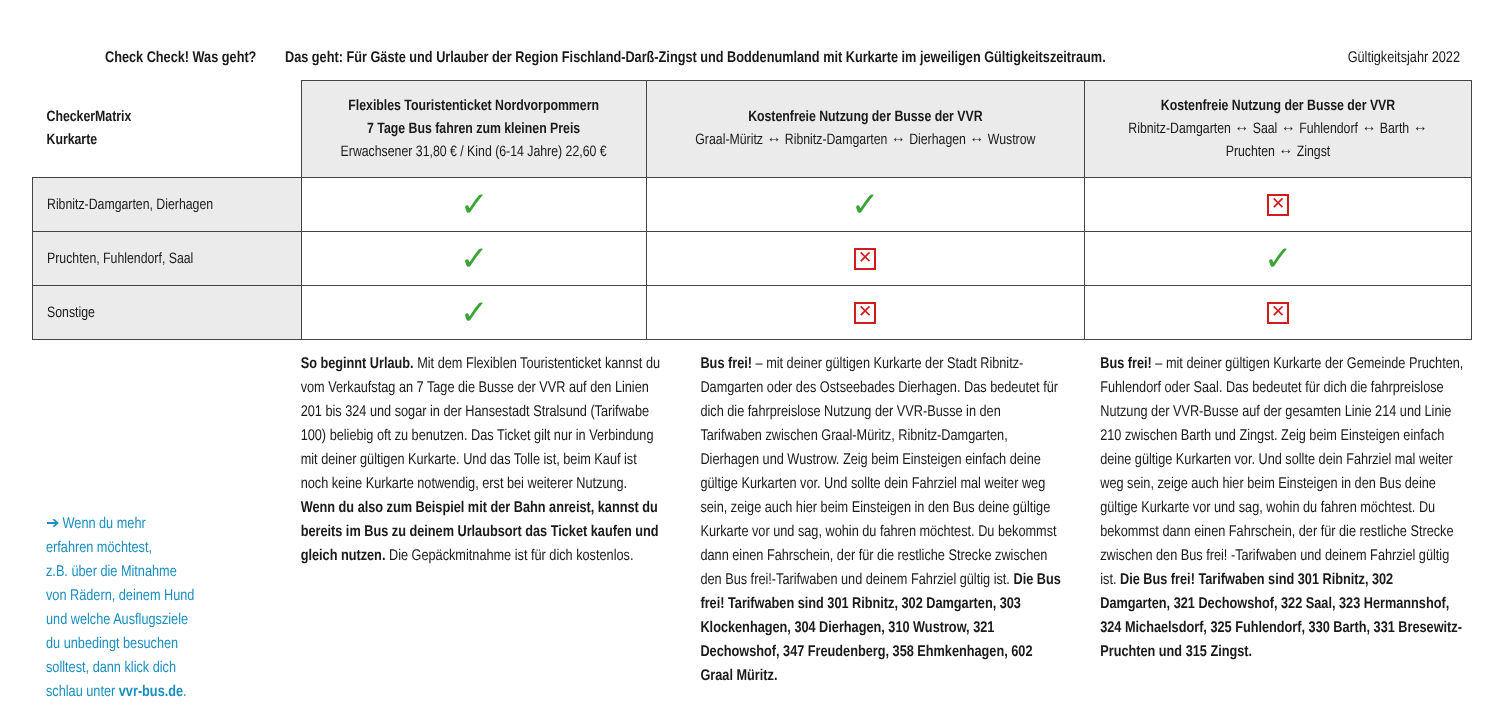Check Check! Was geht?
Das geht: Für Gäste und Urlauber der Region Fischland-Darß-Zingst und Boddenumland mit Kurkarte im jeweiligen Gültigkeitszeitraum.
Gültigkeitsjahr 2022
| CheckerMatrix Kurkarte | Flexibles Touristenticket Nordvorpommern 7 Tage Bus fahren zum kleinen Preis Erwachsener 31,80 € / Kind (6-14 Jahre) 22,60 € | Kostenfreie Nutzung der Busse der VVR Graal-Müritz ↔ Ribnitz-Damgarten ↔ Dierhagen ↔ Wustrow | Kostenfreie Nutzung der Busse der VVR Ribnitz-Damgarten ↔ Saal ↔ Fuhlendorf ↔ Barth ↔ Pruchten ↔ Zingst |
| --- | --- | --- | --- |
| Ribnitz-Damgarten, Dierhagen | ✓ | ✓ | ✕ |
| Pruchten, Fuhlendorf, Saal | ✓ | ✕ | ✓ |
| Sonstige | ✓ | ✕ | ✕ |
➔ Wenn du mehr
erfahren möchtest,
z.B. über die Mitnahme
von Rädern, deinem Hund
und welche Ausflugsziele
du unbedingt besuchen
solltest, dann klick dich
schlau unter vvr-bus.de.
So beginnt Urlaub. Mit dem Flexiblen Touristenticket kannst du vom Verkaufstag an 7 Tage die Busse der VVR auf den Linien 201 bis 324 und sogar in der Hansestadt Stralsund (Tarifwabe 100) beliebig oft zu benutzen. Das Ticket gilt nur in Verbindung mit deiner gültigen Kurkarte. Und das Tolle ist, beim Kauf ist noch keine Kurkarte notwendig, erst bei weiterer Nutzung. Wenn du also zum Beispiel mit der Bahn anreist, kannst du bereits im Bus zu deinem Urlaubsort das Ticket kaufen und gleich nutzen. Die Gepäckmitnahme ist für dich kostenlos.
Bus frei! – mit deiner gültigen Kurkarte der Stadt Ribnitz-Damgarten oder des Ostseebades Dierhagen. Das bedeutet für dich die fahrpreislose Nutzung der VVR-Busse in den Tarifwaben zwischen Graal-Müritz, Ribnitz-Damgarten, Dierhagen und Wustrow. Zeig beim Einsteigen einfach deine gültige Kurkarten vor. Und sollte dein Fahrziel mal weiter weg sein, zeige auch hier beim Einsteigen in den Bus deine gültige Kurkarte vor und sag, wohin du fahren möchtest. Du bekommst dann einen Fahrschein, der für die restliche Strecke zwischen den Bus frei!-Tarifwaben und deinem Fahrziel gültig ist. Die Bus frei! Tarifwaben sind 301 Ribnitz, 302 Damgarten, 303 Klockenhagen, 304 Dierhagen, 310 Wustrow, 321 Dechowshof, 347 Freudenberg, 358 Ehmkenhagen, 602 Graal Müritz.
Bus frei! – mit deiner gültigen Kurkarte der Gemeinde Pruchten, Fuhlendorf oder Saal. Das bedeutet für dich die fahrpreislose Nutzung der VVR-Busse auf der gesamten Linie 214 und Linie 210 zwischen Barth und Zingst. Zeig beim Einsteigen einfach deine gültige Kurkarten vor. Und sollte dein Fahrziel mal weiter weg sein, zeige auch hier beim Einsteigen in den Bus deine gültige Kurkarte vor und sag, wohin du fahren möchtest. Du bekommst dann einen Fahrschein, der für die restliche Strecke zwischen den Bus frei! -Tarifwaben und deinem Fahrziel gültig ist. Die Bus frei! Tarifwaben sind 301 Ribnitz, 302 Damgarten, 321 Dechowshof, 322 Saal, 323 Hermannshof, 324 Michaelsdorf, 325 Fuhlendorf, 330 Barth, 331 Bresewitz-Pruchten und 315 Zingst.